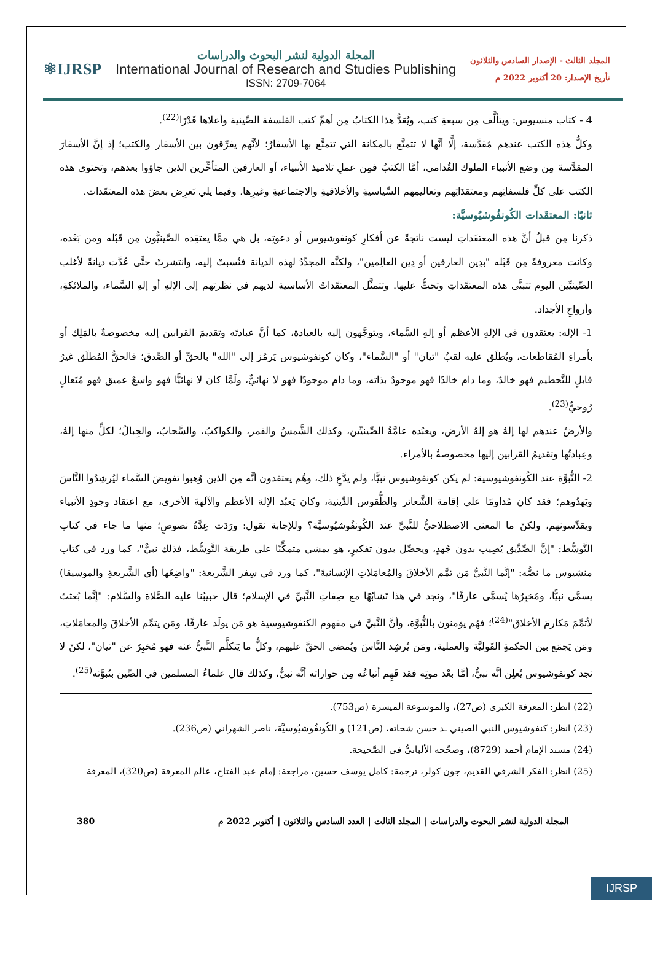⚛IJRSP
المجلة الدولية لنشر البحوث والدراسات
International Journal of Research and Studies Publishing
ISSN: 2709-7064
المجلد الثالث - الإصدار السادس والثلاثون
تأريخ الإصدار: 20 أكتوبر 2022 م
4 - كتاب منسيوس: ويتألَّف مِن سبعةِ كتب، ويُعَدُّ هذا الكتابُ مِن أهمِّ كتب الفلسفة الصِّينية وأعلاها قَدْرًا<sup>(22)</sup>.
وكلُّ هذه الكتب عندهم مُقدَّسة، إلَّا أنَّها لا تتمتَّع بالمكانة التي تتمتَّع بها الأسفارُ؛ لأنَّهم يفرِّقون بين الأسفار والكتب؛ إذ إنَّ الأسفارَ المقدَّسةَ مِن وضع الأنبياء الملوك القُدامى، أمَّا الكتبُ فمِن عملِ تلاميذ الأنبياء، أو العارفين المتأخِّرين الذين جاؤوا بعدهم، وتحتوي هذه الكتب على كلِّ فلسفاتِهم ومعتقدَاتِهم وتعاليمِهم السِّياسيةِ والأخلاقيةِ والاجتماعيةِ وغيرِها. وفيما يلي نَعرِض بعضَ هذه المعتقَدات.
ثانيًا: المعتقَدات الكُونفُوشيُوسيَّة:
ذكرنا مِن قبلُ أنَّ هذه المعتقَداتِ ليست ناتجةً عن أفكارِ كونفوشيوس أو دعوتِه، بل هي ممَّا يعتقِده الصِّينيُّون مِن قَبْله ومن بَعْده، وكانت معروفةً مِن قَبْله "بدِين العارفين أو دِين العالِمين"، ولكنَّه المجدِّدُ لهذه الديانة فنُسبتْ إليه، وانتشرتْ حتَّى عُدَّت ديانةً لأغلب الصِّينيِّين اليوم تتبنَّى هذه المعتقَداتِ وتحثُّ عليها. وتتمثَّل المعتقَداتُ الأساسية لديهم في نظرتهم إلى الإلهِ أو إلهِ السَّماء، والملائكةِ، وأرواحِ الأجداد.
1- الإله: يعتقدون في الإلهِ الأعظم أو إلهِ السَّماء، ويتوجَّهون إليه بالعبادة، كما أنَّ عبادتَه وتقديمَ القرابين إليه مخصوصةٌ بالمَلِك أو بأمراءِ المُقاطَعات، ويُطلَق عليه لقبُ "تيان" أو "السَّماء"، وكان كونفوشيوس يَرمُز إلى "الله" بالحقِّ أو الصِّدق؛ فالحقُّ المُطلَق غيرُ قابلٍ للتَّحطيم فهو خالدٌ، وما دام خالدًا فهو موجودٌ بذاته، وما دام موجودًا فهو لا نهائيٌّ، ولَمَّا كان لا نهائيًّا فهو واسعٌ عميق فهو مُتَعالٍ رُوحيٌّ<sup>(23)</sup>.
والأرضُ عندهم لها إلهٌ هو إلهُ الأرض، ويعبُده عامَّةُ الصِّينيِّين، وكذلك الشَّمسُ والقمر، والكواكبُ، والسَّحابُ، والجِبالُ؛ لكلٍّ منها إلهٌ، وعِبادتُها وتقديمُ القرابين إليها مخصوصةٌ بالأمراء.
2- النُّبوَّة عند الكُونفوشيوسية: لم يكن كونفوشيوس نبيًّا، ولم يدَّعِ ذلك، وهُم يعتقدون أنَّه مِن الذين وُهبوا تفويضَ السَّماء ليُرشِدُوا النَّاسَ ويَهدُوهم؛ فقد كان مُداومًا على إقامة الشَّعائر والطُّقوس الدِّينية، وكان يَعبُد الإلهَ الأعظم والآلهةَ الأخرى، مع اعتقاد وجودِ الأنبياء ويقدِّسونهم، ولكنْ ما المعنى الاصطلاحيُّ للنَّبيِّ عند الكُونفُوشيُوسيَّة؟ وللإجابة نقول: ورَدَت عِدَّةُ نصوصٍ؛ منها ما جاء في كتاب التَّوسُّط: "إنَّ الصِّدِّيق يُصِيب بدون جُهدٍ، ويحصِّل بدون تفكيرٍ، هو يمشي متمكِّنًا على طريقة التَّوسُّط، فذلك نبيٌّ"، كما ورد في كتاب منشيوس ما نصُّه: "إنَّما النَّبيُّ مَن تمَّم الأخلاقَ والمُعامَلاتِ الإنسانيةَ"، كما ورد في سِفر الشَّريعة: "واضِعُها (أي الشَّريعةِ والموسيقا) يسمَّى نبيًّا، ومُخبِرُها يُسمَّى عارفًا"، ونجد في هذا تَشابُهًا مع صِفاتِ النَّبيِّ في الإسلام؛ قال حبيبُنا عليه الصَّلاة والسَّلام: "إنَّما بُعثتُ لأتمِّمَ مَكارمَ الأخلاق"<sup>(24)</sup>؛ فهُم يؤمنون بالنُّبوَّة، وأنَّ النَّبيَّ في مفهوم الكنفوشيوسية هو مَن يولَد عارفًا، ومَن يتمِّم الأخلاقَ والمعامَلاتِ، ومَن يَجمَع بين الحكمةِ القَوليَّة والعملية، ومَن يُرشِد النَّاسَ ويُمضي الحقَّ عليهم، وكلُّ ما يَتكلَّم النَّبيُّ عنه فهو مُخبِرٌ عن "تيان"، لكنْ لا نجد كونفوشيوس يُعلِن أنَّه نبيٌّ، أمَّا بعْد موتِه فقد فَهِم أتباعُه مِن حواراته أنَّه نبيٌّ، وكذلك قال علماءُ المسلمين في الصِّين بنُبوَّته<sup>(25)</sup>.
(22) انظر: المعرفة الكبرى (ص27)، والموسوعة الميسرة (ص753).
(23) انظر: كنفوشيوس النبي الصيني ـد حسن شحاته، (ص121) و الكُونفُوشيُوسيَّة، ناصر الشهراني (ص236).
(24) مسند الإمام أحمد (8729)، وصحّحه الألبانيُّ في الصَّحيحة.
(25) انظر: الفكر الشرقي القديم، جون كولر، ترجمة: كامل يوسف حسين، مراجعة: إمام عبد الفتاح، عالم المعرفة (ص320)، المعرفة
المجلة الدولية لنشر البحوث والدراسات | المجلد الثالث | العدد السادس والثلاثون | أكتوبر 2022 م 380
IJRSP